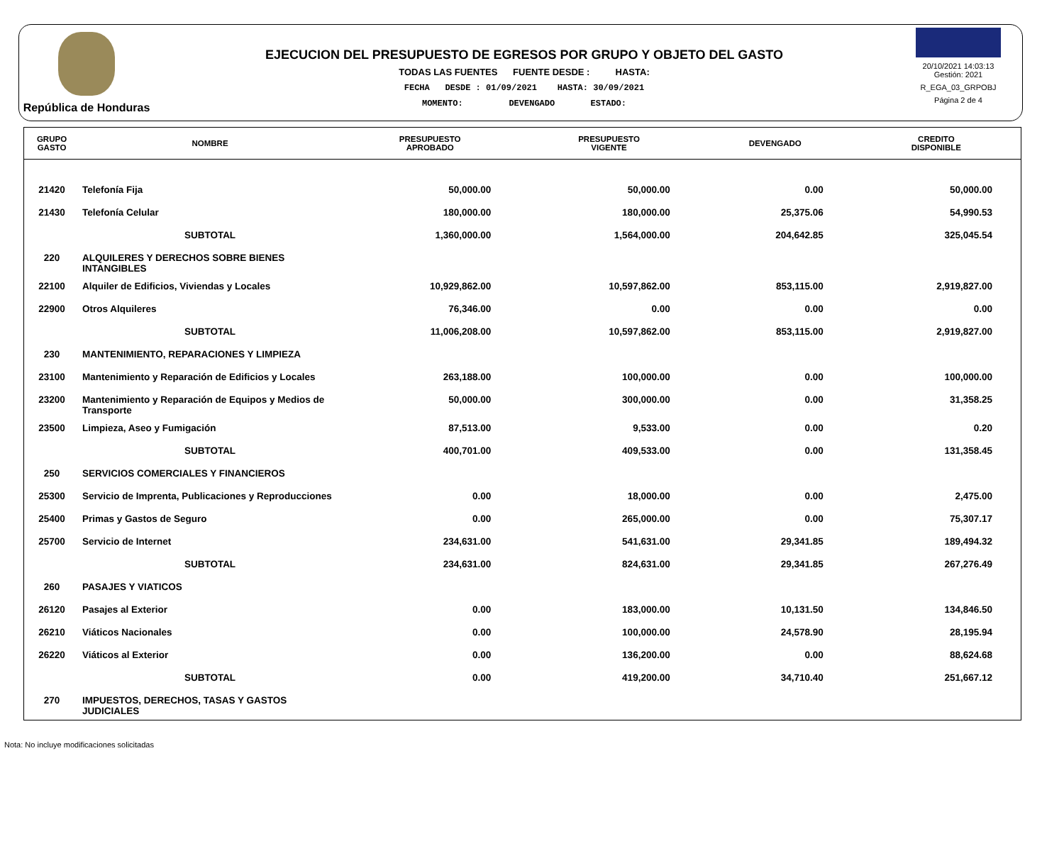República de Honduras
EJECUCION DEL PRESUPUESTO DE EGRESOS POR GRUPO Y OBJETO DEL GASTO
TODAS LAS FUENTES FUENTE DESDE : HASTA:
FECHA DESDE : 01/09/2021 HASTA: 30/09/2021
MOMENTO: DEVENGADO ESTADO:
20/10/2021 14:03:13
Gestión: 2021
R_EGA_03_GRPOBJ
Página 2 de 4
| GRUPO GASTO | NOMBRE | PRESUPUESTO APROBADO | PRESUPUESTO VIGENTE | DEVENGADO | CREDITO DISPONIBLE |
| --- | --- | --- | --- | --- | --- |
| 21420 | Telefonía Fija | 50,000.00 | 50,000.00 | 0.00 | 50,000.00 |
| 21430 | Telefonía Celular | 180,000.00 | 180,000.00 | 25,375.06 | 54,990.53 |
| | SUBTOTAL | 1,360,000.00 | 1,564,000.00 | 204,642.85 | 325,045.54 |
| 220 | ALQUILERES Y DERECHOS SOBRE BIENES INTANGIBLES | | | | |
| 22100 | Alquiler de Edificios, Viviendas y Locales | 10,929,862.00 | 10,597,862.00 | 853,115.00 | 2,919,827.00 |
| 22900 | Otros Alquileres | 76,346.00 | 0.00 | 0.00 | 0.00 |
| | SUBTOTAL | 11,006,208.00 | 10,597,862.00 | 853,115.00 | 2,919,827.00 |
| 230 | MANTENIMIENTO, REPARACIONES Y LIMPIEZA | | | | |
| 23100 | Mantenimiento y Reparación de Edificios y Locales | 263,188.00 | 100,000.00 | 0.00 | 100,000.00 |
| 23200 | Mantenimiento y Reparación de Equipos y Medios de Transporte | 50,000.00 | 300,000.00 | 0.00 | 31,358.25 |
| 23500 | Limpieza, Aseo y Fumigación | 87,513.00 | 9,533.00 | 0.00 | 0.20 |
| | SUBTOTAL | 400,701.00 | 409,533.00 | 0.00 | 131,358.45 |
| 250 | SERVICIOS COMERCIALES Y FINANCIEROS | | | | |
| 25300 | Servicio de Imprenta, Publicaciones y Reproducciones | 0.00 | 18,000.00 | 0.00 | 2,475.00 |
| 25400 | Primas y Gastos de Seguro | 0.00 | 265,000.00 | 0.00 | 75,307.17 |
| 25700 | Servicio de Internet | 234,631.00 | 541,631.00 | 29,341.85 | 189,494.32 |
| | SUBTOTAL | 234,631.00 | 824,631.00 | 29,341.85 | 267,276.49 |
| 260 | PASAJES Y VIATICOS | | | | |
| 26120 | Pasajes al Exterior | 0.00 | 183,000.00 | 10,131.50 | 134,846.50 |
| 26210 | Viáticos Nacionales | 0.00 | 100,000.00 | 24,578.90 | 28,195.94 |
| 26220 | Viáticos al Exterior | 0.00 | 136,200.00 | 0.00 | 88,624.68 |
| | SUBTOTAL | 0.00 | 419,200.00 | 34,710.40 | 251,667.12 |
| 270 | IMPUESTOS, DERECHOS, TASAS Y GASTOS JUDICIALES | | | | |
Nota: No incluye modificaciones solicitadas